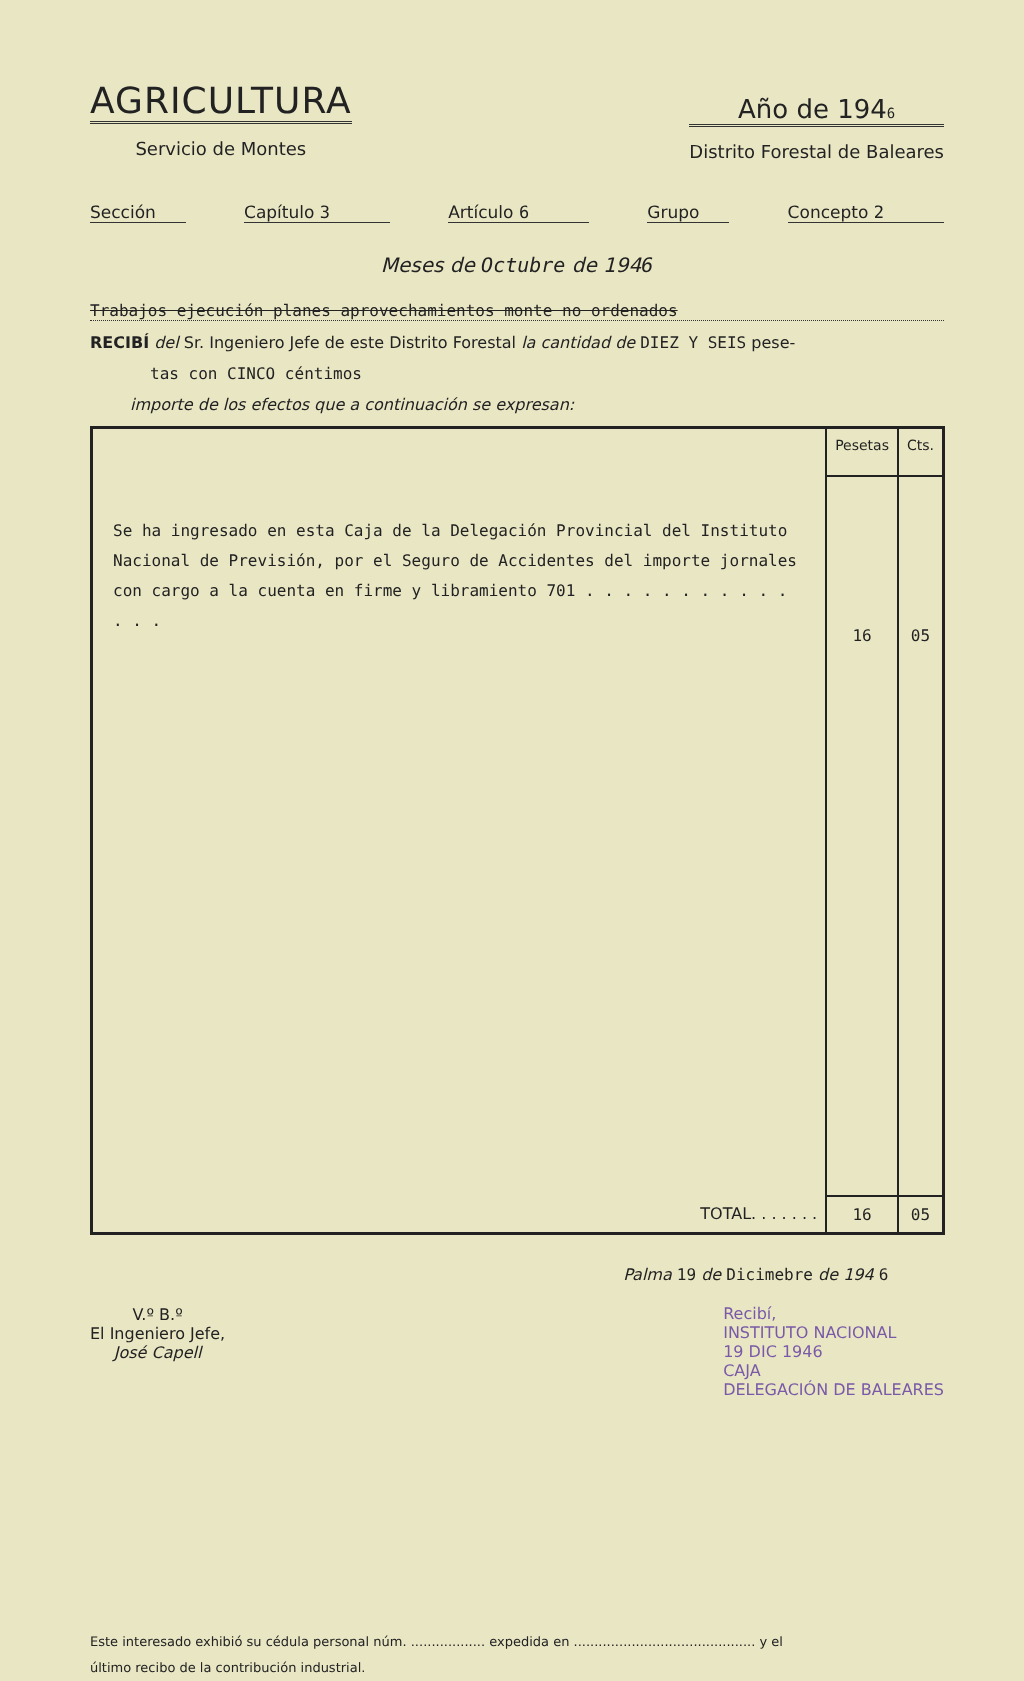AGRICULTURA
Servicio de Montes
Año de 1946
Distrito Forestal de Baleares
Sección Capítulo 3 Artículo 6 Grupo Concepto 2
Meses de Octubre de 1946
Trabajos ejecución planes aprovechamientos monte no ordenados
RECIBÍ del Sr. Ingeniero Jefe de este Distrito Forestal la cantidad de DIEZ Y SEIS pese-
tas con CINCO céntimos
importe de los efectos que a continuación se expresan:
| | Pesetas | Cts. |
| --- | --- | --- |
| Se ha ingresado en esta Caja de la Delegación Provincial del Instituto Nacional de Previsión, por el Seguro de Accidentes del importe jornales con cargo a la cuenta en firme y libramiento 701 . . . . . . . . . . . . . . | 16 | 05 |
| TOTAL. . . . . . . | 16 | 05 |
V.º B.º
El Ingeniero Jefe,
José Capell
Palma 19 de Dicimebre de 194 6
Recibí,
INSTITUTO NACIONAL
19 DIC 1946
CAJA
DELEGACIÓN DE BALEARES
Este interesado exhibió su cédula personal núm. .................. expedida en ............................................ y el
último recibo de la contribución industrial.